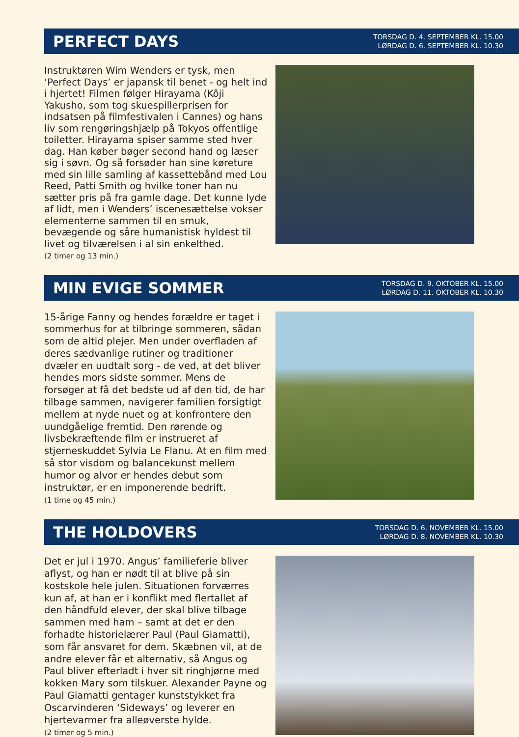PERFECT DAYS
TORSDAG D. 4. SEPTEMBER KL. 15.00
LØRDAG D. 6. SEPTEMBER KL. 10.30
Instruktøren Wim Wenders er tysk, men ‘Perfect Days’ er japansk til benet - og helt ind i hjertet! Filmen følger Hirayama (Kôji Yakusho, som tog skuespillerprisen for indsatsen på filmfestivalen i Cannes) og hans liv som rengøringshjælp på Tokyos offentlige toiletter. Hirayama spiser samme sted hver dag. Han køber bøger second hand og læser sig i søvn. Og så forsøder han sine køreture med sin lille samling af kassettebånd med Lou Reed, Patti Smith og hvilke toner han nu sætter pris på fra gamle dage. Det kunne lyde af lidt, men i Wenders’ iscenesættelse vokser elementerne sammen til en smuk, bevægende og såre humanistisk hyldest til livet og tilværelsen i al sin enkelthed.
(2 timer og 13 min.)
MIN EVIGE SOMMER
TORSDAG D. 9. OKTOBER KL. 15.00
LØRDAG D. 11. OKTOBER KL. 10.30
15-årige Fanny og hendes forældre er taget i sommerhus for at tilbringe sommeren, sådan som de altid plejer. Men under overfladen af deres sædvanlige rutiner og traditioner dvæler en uudtalt sorg - de ved, at det bliver hendes mors sidste sommer. Mens de forsøger at få det bedste ud af den tid, de har tilbage sammen, navigerer familien forsigtigt mellem at nyde nuet og at konfrontere den uundgåelige fremtid. Den rørende og livsbekræftende film er instrueret af stjerneskuddet Sylvia Le Flanu. At en film med så stor visdom og balancekunst mellem humor og alvor er hendes debut som instruktør, er en imponerende bedrift.
(1 time og 45 min.)
THE HOLDOVERS
TORSDAG D. 6. NOVEMBER KL. 15.00
LØRDAG D. 8. NOVEMBER KL. 10.30
Det er jul i 1970. Angus’ familieferie bliver aflyst, og han er nødt til at blive på sin kostskole hele julen. Situationen forværres kun af, at han er i konflikt med flertallet af den håndfuld elever, der skal blive tilbage sammen med ham – samt at det er den forhadte historielærer Paul (Paul Giamatti), som får ansvaret for dem. Skæbnen vil, at de andre elever får et alternativ, så Angus og Paul bliver efterladt i hver sit ringhjørne med kokken Mary som tilskuer. Alexander Payne og Paul Giamatti gentager kunststykket fra Oscarvinderen ‘Sideways’ og leverer en hjertevarmer fra alleøverste hylde.
(2 timer og 5 min.)